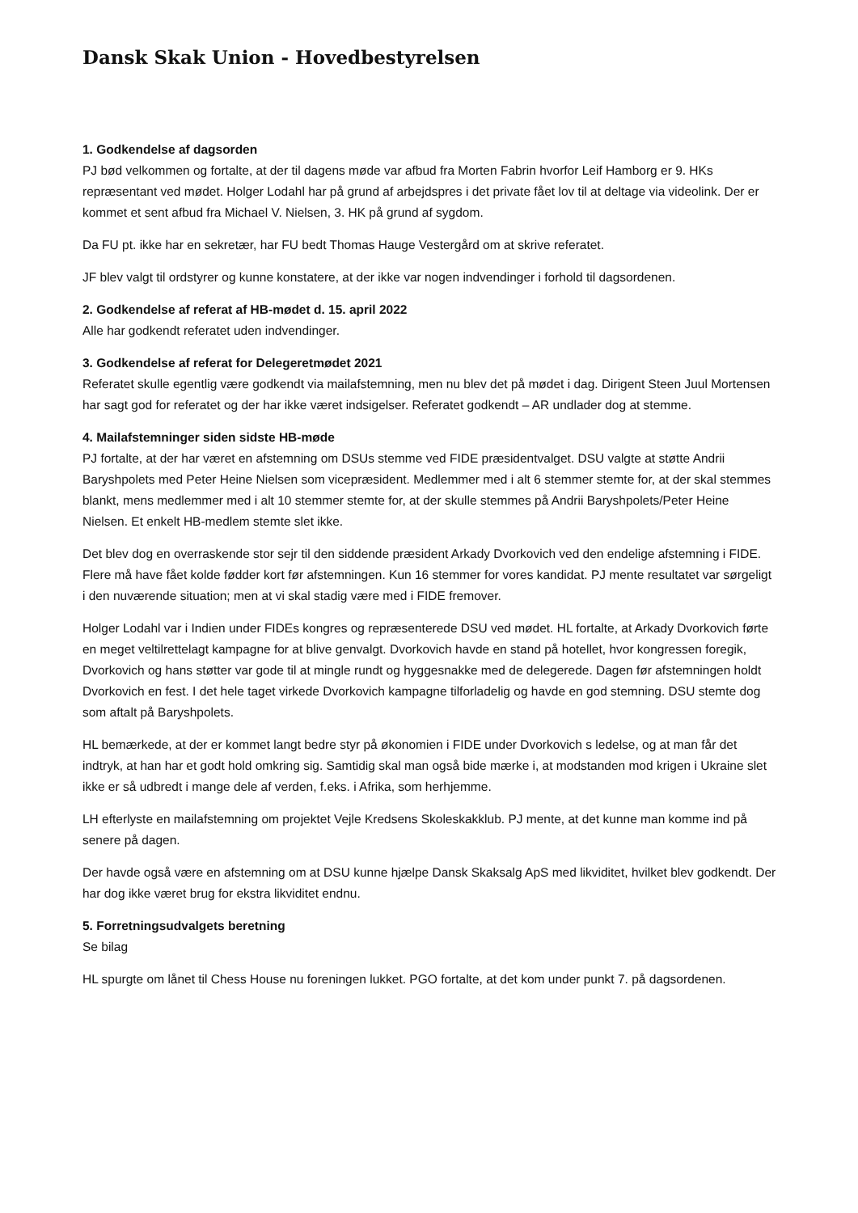Dansk Skak Union - Hovedbestyrelsen
1. Godkendelse af dagsorden
PJ bød velkommen og fortalte, at der til dagens møde var afbud fra Morten Fabrin hvorfor Leif Hamborg er 9. HKs repræsentant ved mødet. Holger Lodahl har på grund af arbejdspres i det private fået lov til at deltage via videolink. Der er kommet et sent afbud fra Michael V. Nielsen, 3. HK på grund af sygdom.
Da FU pt. ikke har en sekretær, har FU bedt Thomas Hauge Vestergård om at skrive referatet.
JF blev valgt til ordstyrer og kunne konstatere, at der ikke var nogen indvendinger i forhold til dagsordenen.
2. Godkendelse af referat af HB-mødet d. 15. april 2022
Alle har godkendt referatet uden indvendinger.
3. Godkendelse af referat for Delegeretmødet 2021
Referatet skulle egentlig være godkendt via mailafstemning, men nu blev det på mødet i dag. Dirigent Steen Juul Mortensen har sagt god for referatet og der har ikke været indsigelser. Referatet godkendt – AR undlader dog at stemme.
4. Mailafstemninger siden sidste HB-møde
PJ fortalte, at der har været en afstemning om DSUs stemme ved FIDE præsidentvalget. DSU valgte at støtte Andrii Baryshpolets med Peter Heine Nielsen som vicepræsident. Medlemmer med i alt 6 stemmer stemte for, at der skal stemmes blankt, mens medlemmer med i alt 10 stemmer stemte for, at der skulle stemmes på Andrii Baryshpolets/Peter Heine Nielsen. Et enkelt HB-medlem stemte slet ikke.
Det blev dog en overraskende stor sejr til den siddende præsident Arkady Dvorkovich ved den endelige afstemning i FIDE. Flere må have fået kolde fødder kort før afstemningen. Kun 16 stemmer for vores kandidat. PJ mente resultatet var sørgeligt i den nuværende situation; men at vi skal stadig være med i FIDE fremover.
Holger Lodahl var i Indien under FIDEs kongres og repræsenterede DSU ved mødet. HL fortalte, at Arkady Dvorkovich førte en meget veltilrettelagt kampagne for at blive genvalgt. Dvorkovich havde en stand på hotellet, hvor kongressen foregik, Dvorkovich og hans støtter var gode til at mingle rundt og hyggesnakke med de delegerede. Dagen før afstemningen holdt Dvorkovich en fest. I det hele taget virkede Dvorkovich kampagne tilforladelig og havde en god stemning. DSU stemte dog som aftalt på Baryshpolets.
HL bemærkede, at der er kommet langt bedre styr på økonomien i FIDE under Dvorkovich s ledelse, og at man får det indtryk, at han har et godt hold omkring sig. Samtidig skal man også bide mærke i, at modstanden mod krigen i Ukraine slet ikke er så udbredt i mange dele af verden, f.eks. i Afrika, som herhjemme.
LH efterlyste en mailafstemning om projektet Vejle Kredsens Skoleskakklub. PJ mente, at det kunne man komme ind på senere på dagen.
Der havde også være en afstemning om at DSU kunne hjælpe Dansk Skaksalg ApS med likviditet, hvilket blev godkendt. Der har dog ikke været brug for ekstra likviditet endnu.
5. Forretningsudvalgets beretning
Se bilag
HL spurgte om lånet til Chess House nu foreningen lukket. PGO fortalte, at det kom under punkt 7. på dagsordenen.